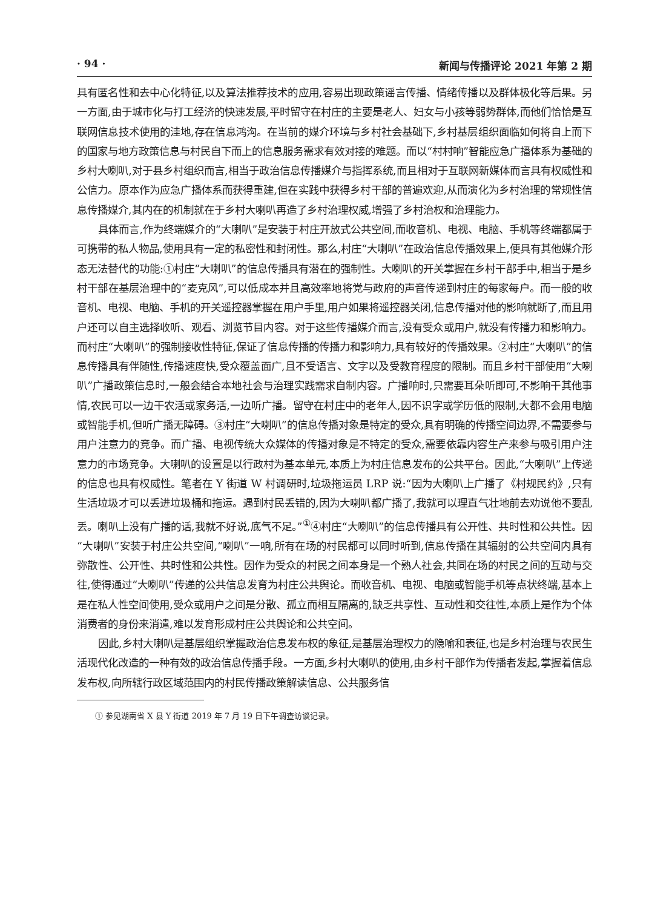· 94 · 新闻与传播评论 2021 年第 2 期
具有匿名性和去中心化特征,以及算法推荐技术的应用,容易出现政策谣言传播、情绪传播以及群体极化等后果。另一方面,由于城市化与打工经济的快速发展,平时留守在村庄的主要是老人、妇女与小孩等弱势群体,而他们恰恰是互联网信息技术使用的洼地,存在信息鸿沟。在当前的媒介环境与乡村社会基础下,乡村基层组织面临如何将自上而下的国家与地方政策信息与村民自下而上的信息服务需求有效对接的难题。而以“村村响”智能应急广播体系为基础的乡村大喇叭,对于县乡村组织而言,相当于政治信息传播媒介与指挥系统,而且相对于互联网新媒体而言具有权威性和公信力。原本作为应急广播体系而获得重建,但在实践中获得乡村干部的普遍欢迎,从而演化为乡村治理的常规性信息传播媒介,其内在的机制就在于乡村大喇叭再造了乡村治理权威,增强了乡村治权和治理能力。
具体而言,作为终端媒介的“大喇叭”是安装于村庄开放式公共空间,而收音机、电视、电脑、手机等终端都属于可携带的私人物品,使用具有一定的私密性和封闭性。那么,村庄“大喇叭”在政治信息传播效果上,便具有其他媒介形态无法替代的功能:①村庄“大喇叭”的信息传播具有潜在的强制性。大喇叭的开关掌握在乡村干部手中,相当于是乡村干部在基层治理中的“麦克风”,可以低成本并且高效率地将党与政府的声音传递到村庄的每家每户。而一般的收音机、电视、电脑、手机的开关遥控器掌握在用户手里,用户如果将遥控器关闭,信息传播对他的影响就断了,而且用户还可以自主选择收听、观看、浏览节目内容。对于这些传播媒介而言,没有受众或用户,就没有传播力和影响力。而村庄“大喇叭”的强制接收性特征,保证了信息传播的传播力和影响力,具有较好的传播效果。②村庄“大喇叭”的信息传播具有伴随性,传播速度快,受众覆盖面广,且不受语言、文字以及受教育程度的限制。而且乡村干部使用“大喇叭”广播政策信息时,一般会结合本地社会与治理实践需求自制内容。广播响时,只需要耳朵听即可,不影响干其他事情,农民可以一边干农活或家务活,一边听广播。留守在村庄中的老年人,因不识字或学历低的限制,大都不会用电脑或智能手机,但听广播无障碍。③村庄“大喇叭”的信息传播对象是特定的受众,具有明确的传播空间边界,不需要参与用户注意力的竞争。而广播、电视传统大众媒体的传播对象是不特定的受众,需要依靠内容生产来参与吸引用户注意力的市场竞争。大喇叭的设置是以行政村为基本单元,本质上为村庄信息发布的公共平台。因此,“大喇叭”上传递的信息也具有权威性。笔者在 Y 街道 W 村调研时,垃圾拖运员 LRP 说:“因为大喇叭上广播了《村规民约》,只有生活垃圾才可以丢进垃圾桶和拖运。遇到村民丢错的,因为大喇叭都广播了,我就可以理直气壮地前去劝说他不要乱丢。喇叭上没有广播的话,我就不好说,底气不足。”<sup>①</sup>④村庄“大喇叭”的信息传播具有公开性、共时性和公共性。因“大喇叭”安装于村庄公共空间,“喇叭”一响,所有在场的村民都可以同时听到,信息传播在其辐射的公共空间内具有弥散性、公开性、共时性和公共性。因作为受众的村民之间本身是一个熟人社会,共同在场的村民之间的互动与交往,使得通过“大喇叭”传递的公共信息发育为村庄公共舆论。而收音机、电视、电脑或智能手机等点状终端,基本上是在私人性空间使用,受众或用户之间是分散、孤立而相互隔离的,缺乏共享性、互动性和交往性,本质上是作为个体消费者的身份来消遣,难以发育形成村庄公共舆论和公共空间。
因此,乡村大喇叭是基层组织掌握政治信息发布权的象征,是基层治理权力的隐喻和表征,也是乡村治理与农民生活现代化改造的一种有效的政治信息传播手段。一方面,乡村大喇叭的使用,由乡村干部作为传播者发起,掌握着信息发布权,向所辖行政区域范围内的村民传播政策解读信息、公共服务信
① 参见湖南省 X 县 Y 街道 2019 年 7 月 19 日下午调查访谈记录。